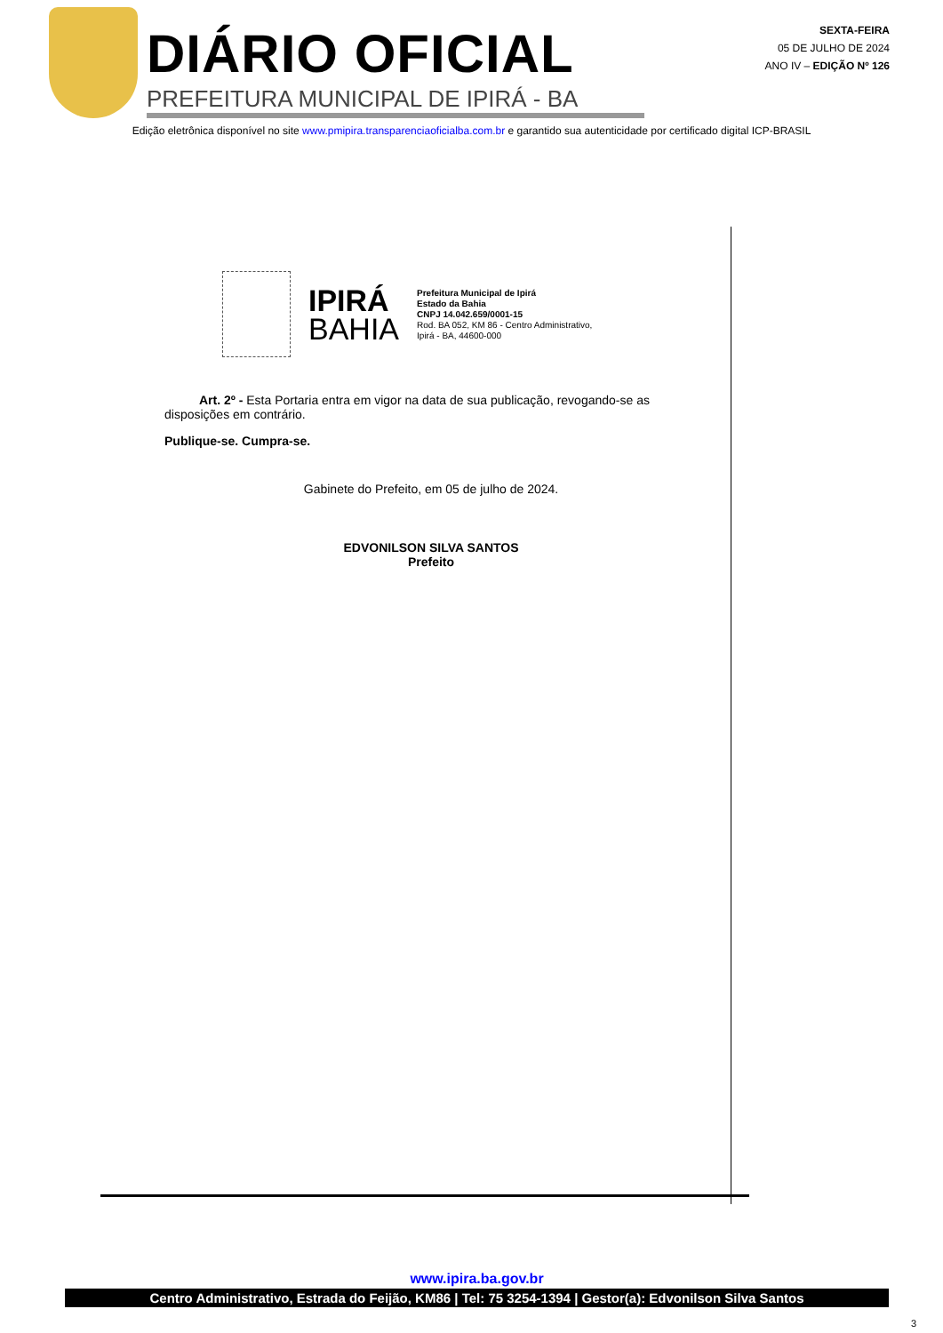DIÁRIO OFICIAL
PREFEITURA MUNICIPAL DE IPIRÁ - BA
SEXTA-FEIRA
05 DE JULHO DE 2024
ANO IV – EDIÇÃO Nº 126
Edição eletrônica disponível no site www.pmipira.transparenciaoficialba.com.br e garantido sua autenticidade por certificado digital ICP-BRASIL
IPIRÁ
BAHIA
Prefeitura Municipal de Ipirá
Estado da Bahia
CNPJ 14.042.659/0001-15
Rod. BA 052, KM 86 - Centro Administrativo,
Ipirá - BA, 44600-000
Art. 2º - Esta Portaria entra em vigor na data de sua publicação, revogando-se as disposições em contrário.
Publique-se. Cumpra-se.
Gabinete do Prefeito, em 05 de julho de 2024.
EDVONILSON SILVA SANTOS
Prefeito
www.ipira.ba.gov.br
Centro Administrativo, Estrada do Feijão, KM86 | Tel: 75 3254-1394 | Gestor(a): Edvonilson Silva Santos
3